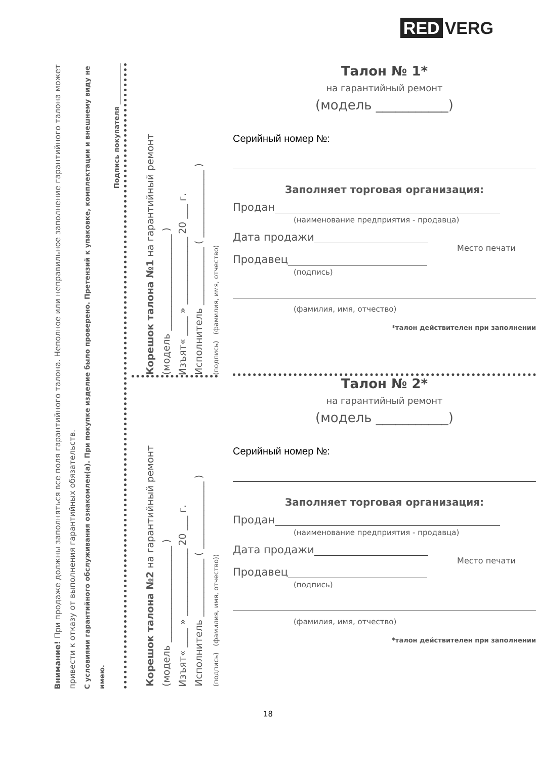RED VERG
Внимание! При продаже должны заполняться все поля гарантийного талона. Неполное или неправильное заполнение гарантийного талона может привести к отказу от выполнения гарантийных обязательств.
С условиями гарантийного обслуживания ознакомлен(а). При покупке изделие было проверено. Претензий к упаковке, комплектации и внешнему виду не имею.
Подпись покупателя ____________
Корешок талона №1 на гарантийный ремонт
(модель ____________________ )
Изъят« ____ » ______________ 20 ___ г.
Исполнитель ____________ ( ______________ )
(подпись) (фамилия, имя, отчество)
Корешок талона №2 на гарантийный ремонт
(модель ____________________ )
Изъят« ____ » ______________ 20 ___ г.
Исполнитель ____________ ( ______________ )
(подпись) (фамилия, имя, отчество))
Талон № 1*
на гарантийный ремонт
(модель ___________)
Серийный номер №:
Заполняет торговая организация:
Продан
(наименование предприятия - продавца)
Дата продажи
Место печати
Продавец
(подпись)
(фамилия, имя, отчество)
*талон действителен при заполнении
Талон № 2*
на гарантийный ремонт
(модель ___________)
Серийный номер №:
Заполняет торговая организация:
Продан
(наименование предприятия - продавца)
Дата продажи
Место печати
Продавец
(подпись)
(фамилия, имя, отчество)
*талон действителен при заполнении
18